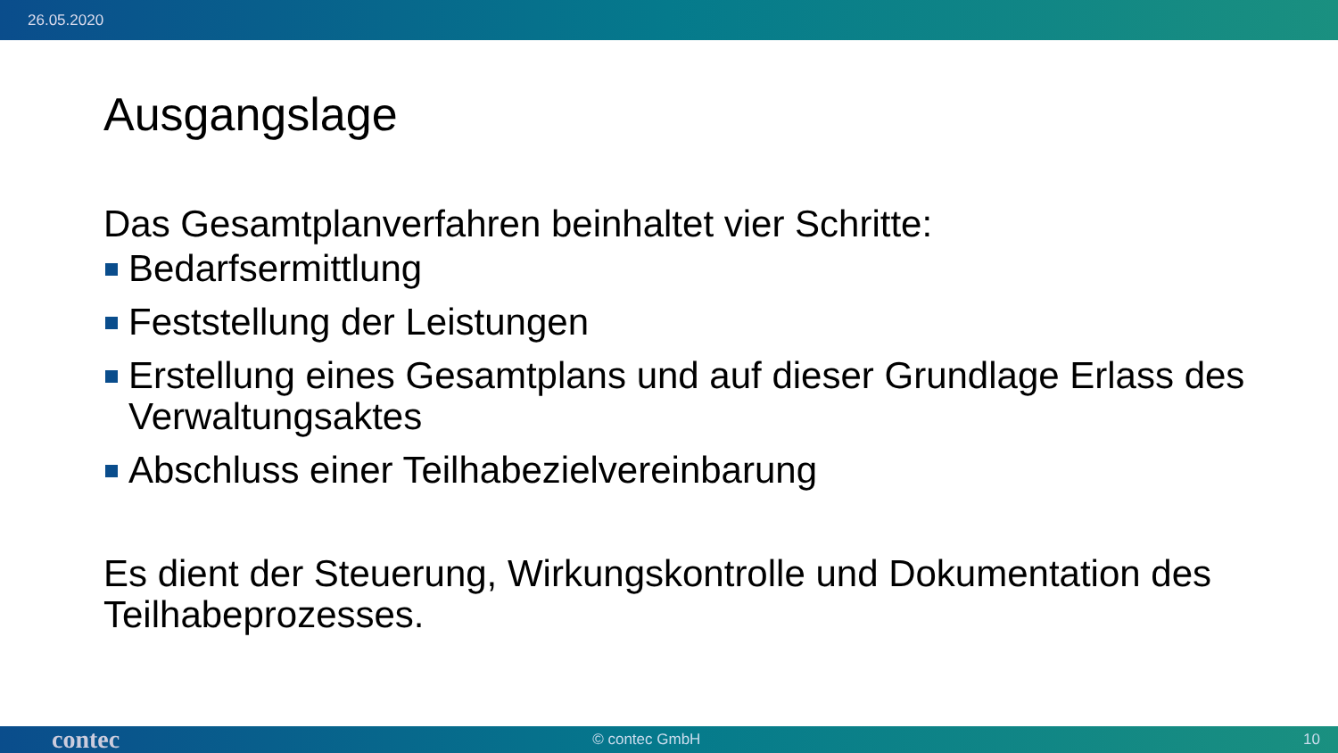26.05.2020
Ausgangslage
Das Gesamtplanverfahren beinhaltet vier Schritte:
Bedarfsermittlung
Feststellung der Leistungen
Erstellung eines Gesamtplans und auf dieser Grundlage Erlass des Verwaltungsaktes
Abschluss einer Teilhabezielvereinbarung
Es dient der Steuerung, Wirkungskontrolle und Dokumentation des Teilhabeprozesses.
contec © contec GmbH 10